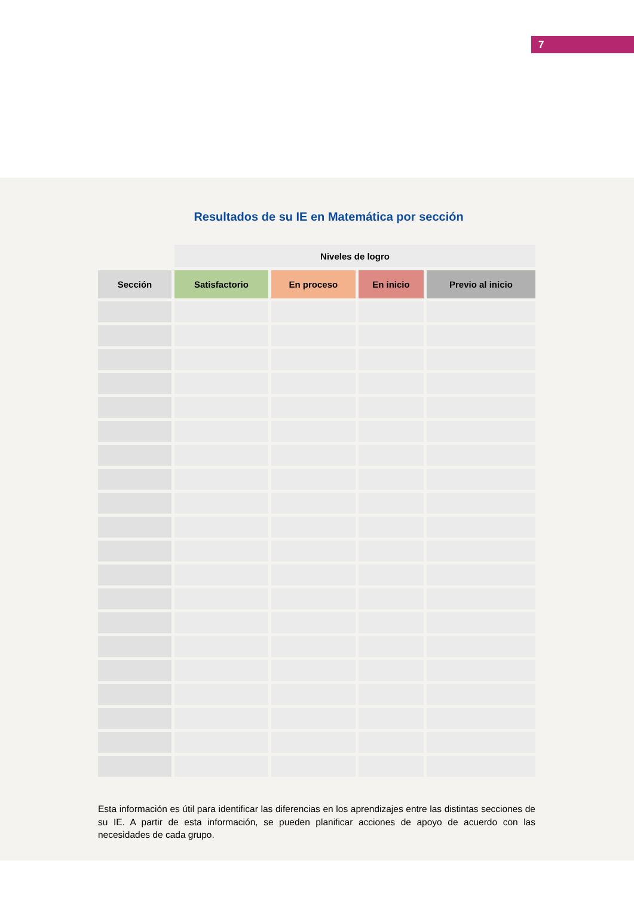7
Resultados de su IE en Matemática por sección
| | Niveles de logro | | | |
| --- | --- | --- | --- | --- |
| Sección | Satisfactorio | En proceso | En inicio | Previo al inicio |
Esta información es útil para identificar las diferencias en los aprendizajes entre las distintas secciones de su IE. A partir de esta información, se pueden planificar acciones de apoyo de acuerdo con las necesidades de cada grupo.